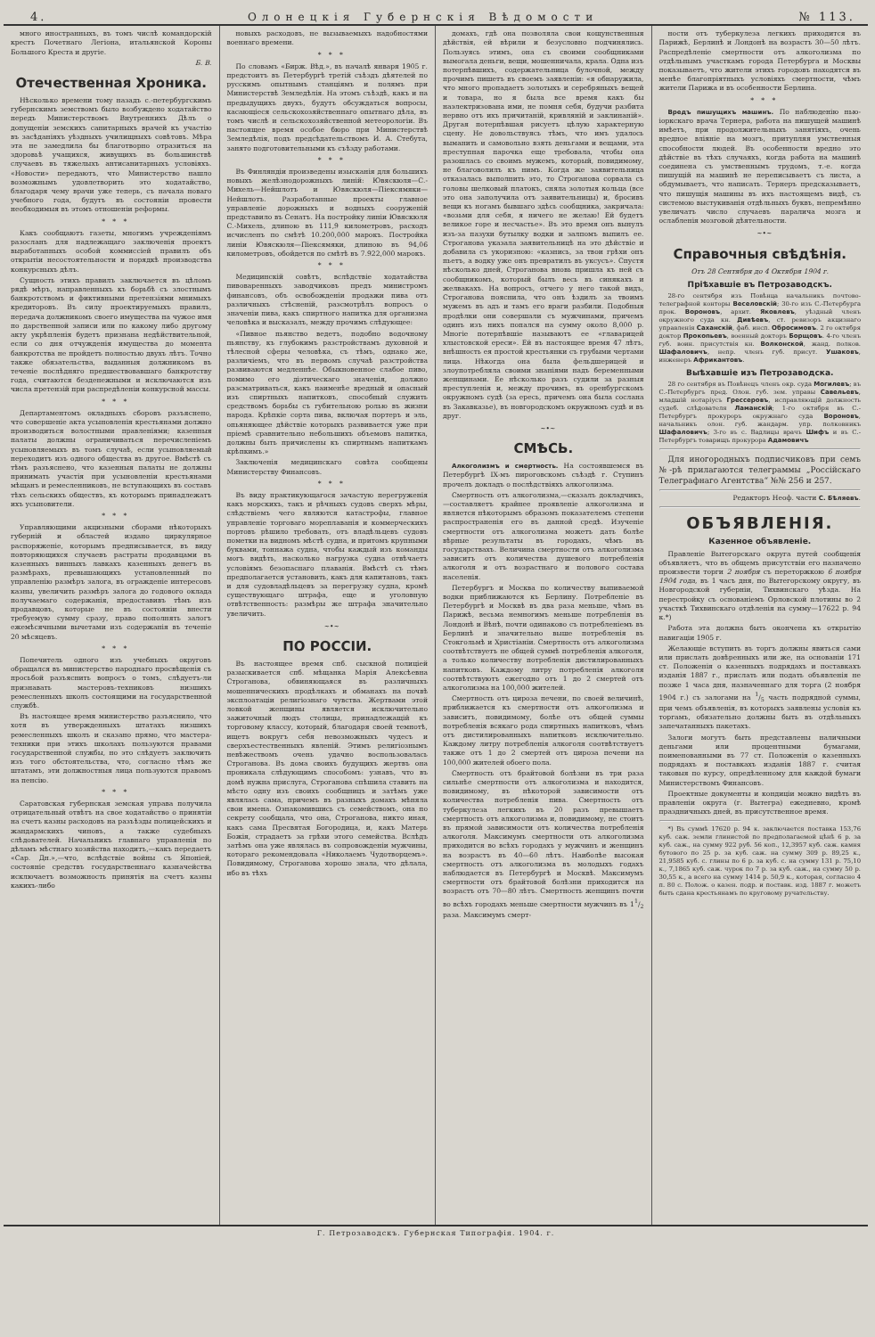4. Олонецкія Губернскія Вѣдомости № 113.
много иностранныхъ, въ томъ числѣ командорскій крестъ Почетнаго Легіона, итальянской Короны Большого Креста и другіе.
Б. В.
Отечественная Хроника.
Нѣсколько времени тому назадъ с.-петербургскимъ губернскимъ земствомъ было возбуждено ходатайство передъ Министерствомъ Внутреннихъ Дѣлъ о допущеніи земскихъ санитарныхъ врачей къ участію въ засѣданіяхъ уѣздныхъ училищныхъ совѣтовъ. Мѣра эта не замедлила бы благотворно отразиться на здоровьѣ учащихся, живущихъ въ большинствѣ случаевъ въ тяжелыхъ антисанитарныхъ условіяхъ. «Новости» передаютъ, что Министерство нашло возможнымъ удовлетворить это ходатайство, благодаря чему врачи уже теперь, съ начала новаго учебного года, будутъ въ состояніи провести необходимыя въ этомъ отношеніи реформы.
* * *
Какъ сообщаютъ газеты, многимъ учрежденіямъ разосланъ для надлежащаго заключенія проектъ выработанныхъ особой коммиссіей правилъ объ открытіи несостоятельности и порядкѣ производства конкурсныхъ дѣлъ.
Сущность этихъ правилъ заключается въ цѣломъ рядѣ мѣръ, направленныхъ къ борьбѣ съ злостнымъ банкротствомъ и фиктивными претензіями мнимыхъ кредиторовъ. Въ силу проектируемыхъ правилъ, передача должникомъ своего имущества на чужое имя по дарственной записи или по какому либо другому акту укрѣпленія будетъ признана недѣйствительной, если со дня отчужденія имущества до момента банкротства не пройдетъ полностью двухъ лѣтъ. Точно также обязательства, выданныя должникомъ въ теченіе послѣдняго предшествовавшаго банкротству года, считаются безденежными и исключаются изъ числа претензій при распредѣленіи конкурсной массы.
* * *
Департаментомъ окладныхъ сборовъ разъяснено, что совершеніе акта усыновленія крестьянами должно производиться волостными правленіями; казенныя палаты должны ограничиваться перечисленіемъ усыновляемыхъ въ томъ случаѣ, если усыновляемый переходитъ изъ одного общества въ другое. Вмѣстѣ съ тѣмъ разъяснено, что казенныя палаты не должны принимать участія при усыновленіи крестьянами мѣщанъ и ремесленниковъ, не вступающихъ въ составъ тѣхъ сельскихъ обществъ, къ которымъ принадлежатъ ихъ усыновители.
* * *
Управляющими акцизными сборами нѣкоторыхъ губерній и областей издано циркулярное распоряженіе, которымъ предписывается, въ виду повторяющихся случаевъ растраты продавцами въ казенныхъ винныхъ лавкахъ казенныхъ денегъ въ размѣрахъ, превышающихъ установленный по управленію размѣръ залога, въ огражденіе интересовъ казны, увеличить размѣръ залога до годового оклада получаемаго содержанія, предоставивъ тѣмъ изъ продавцовъ, которые не въ состояніи внести требуемую сумму сразу, право пополнять залогъ ежемѣсячными вычетами изъ содержанія въ теченіе 20 мѣсяцевъ.
* * *
Попечитель одного изъ учебныхъ округовъ обращался въ министерство народнаго просвѣщенія съ просьбой разъяснить вопросъ о томъ, слѣдуетъ-ли признавать мастеровъ-техниковъ низшихъ ремесленныхъ школъ состоящими на государственной службѣ.
Въ настоящее время министерство разъяснило, что хотя въ утвержденныхъ штатахъ низшихъ ремесленныхъ школъ и сказано прямо, что мастера-техники при этихъ школахъ пользуются правами государственной службы, но это слѣдуетъ заключить изъ того обстоятельства, что, согласно тѣмъ же штатамъ, эти должностныя лица пользуются правомъ на пенсію.
* * *
Саратовская губернская земская управа получила отрицательный отвѣтъ на свое ходатайство о принятіи на счетъ казны расходовъ на разъѣзды полицейскихъ и жандармскихъ чиновъ, а также судебныхъ слѣдователей. Начальникъ главнаго управленія по дѣламъ мѣстнаго хозяйства находитъ,—какъ передаетъ «Сар. Дн.»,—что, вслѣдствіе войны съ Японіей, состояніе средствъ государственнаго казначейства исключаетъ возможность принятія на счетъ казны какихъ-либо
новыхъ расходовъ, не вызываемыхъ надобностями военнаго времени.
* * *
По словамъ «Бирж. Вѣд.», въ началѣ января 1905 г. предстоитъ въ Петербургѣ третій съѣздъ дѣятелей по русскимъ опытнымъ станціямъ и полямъ при Министерствѣ Земледѣлія. На этомъ съѣздѣ, какъ и на предыдущихъ двухъ, будутъ обсуждаться вопросы, касающіеся сельскохозяйственнаго опытнаго дѣла, въ томъ числѣ и сельскохозяйственной метеорологіи. Въ настоящее время особое бюро при Министерствѣ Земледѣлія, подъ предсѣдательствомъ И. А. Стебута, занято подготовительными къ съѣзду работами.
* * *
Въ Финляндіи произведены изысканія для большихъ новыхъ желѣзнодорожныхъ линій: Ювяскюля—С.-Михель—Нейшлотъ и Ювяскюля—Пieксямяки—Нейшлотъ. Разработанные проекты главное управленіе дорожныхъ и водныхъ сооруженій представило въ Сенатъ. На постройку линіи Ювяскюля С.-Михель, длиною въ 111,9 километровъ, расходъ исчисленъ по смѣтѣ 10.200,000 марокъ. Постройка линіи Ювяскюля—Піексямяки, длиною въ 94,06 километровъ, обойдется по смѣтѣ въ 7.922,000 марокъ.
* * *
Медицинскій совѣтъ, вслѣдствіе ходатайства пивоваренныхъ заводчиковъ предъ министромъ финансовъ, объ освобожденіи продажи пива отъ различныхъ стѣсненій, разсмотрѣлъ вопросъ о значеніи пива, какъ спиртного напитка для организма человѣка и высказалъ, между прочимъ слѣдующее:
«Пивное пьянство ведетъ, подобно водочному пьянству, къ глубокимъ разстройствамъ духовной и тѣлесной сферы человѣка, съ тѣмъ, однако же, различіемъ, что въ первомъ случаѣ разстройства развиваются медленнѣе. Обыкновенное слабое пиво, помимо его діэтическаго значенія, должно разсматриваться, какъ наименѣе вредный и опасный изъ спиртныхъ напитковъ, способный служить средствомъ борьбы съ губительною ролью въ жизни народа. Крѣпкіе сорта пива, включая портеръ и эль, опьяняющее дѣйствіе которыхъ развивается уже при пріемѣ сравнительно небольшихъ объемовъ напитка, должны быть причислены къ спиртнымъ напиткамъ крѣпкимъ.»
Заключенія медицинскаго совѣта сообщены Министерству Финансовъ.
* * *
Въ виду практикующагося зачастую перегруженія какъ морскихъ, такъ и рѣчныхъ судовъ сверхъ мѣры, слѣдствіемъ чего являются катастрофы, главное управленіе торговаго мореплаванія и коммерческихъ портовъ рѣшило требовать, отъ владѣльцевъ судовъ пометки на видномъ мѣстѣ судна, и притомъ крупными буквами, тоннажа судна, чтобы каждый изъ команды могъ видѣть, насколько нагрузка судна отвѣчаетъ условіямъ безопаснаго плаванія. Вмѣстѣ съ тѣмъ предполагается установить, какъ для капитановъ, такъ и для судовладѣльцевъ за перегрузку судна, кромѣ существующаго штрафа, еще и уголовную отвѣтственность: размѣры же штрафа значительно увеличить.
~•~
ПО РОССІИ.
Въ настоящее время спб. сыскной полиціей разыскивается спб. мѣщанка Марія Алексѣевна Строганова, обвиняющаяся въ различныхъ мошенническихъ продѣлкахъ и обманахъ на почвѣ эксплоатаціи религіознаго чувства. Жертвами этой ловкой женщины является исключительно зажиточный людъ столицы, принадлежащій къ торговому классу, который, благодаря своей темнотѣ, ищетъ вокругъ себя невозможныхъ чудесъ и сверхъестественныхъ явленій. Этимъ религіознымъ невѣжествомъ очень удачно воспользовалась Строганова. Въ дома своихъ будущихъ жертвъ она проникала слѣдующимъ способомъ: узнавъ, что въ домѣ нужна прислуга, Строганова спѣшила ставить на мѣсто одну изъ своихъ сообщницъ и затѣмъ уже являлась сама, причемъ въ разныхъ домахъ мѣняла свои имена. Ознакомившись съ семействомъ, она по секрету сообщала, что она, Строганова, никто иная, какъ сама Пресвятая Богородица, и, какъ Матерь Божія, страдаетъ за грѣхи этого семейства. Вслѣдъ затѣмъ она уже являлась въ сопровожденіи мужчины, котораго рекомендовала «Николаемъ Чудотворцемъ». Повидимому, Строганова хорошо знала, что дѣлала, ибо въ тѣхъ
домахъ, гдѣ она позволяла свои кощунственныя дѣйствія, ей вѣрили и безусловно подчинялись. Пользуясь этимъ, она съ своими сообщниками вымогала деньги, вещи, мошенничала, крала. Одна изъ потерпѣвшихъ, содержательница булочной, между прочимъ пишетъ въ своемъ заявленіи: «я обнаружила, что много пропадаетъ золотыхъ и серебряныхъ вещей и товара, но я была все время какъ бы наэлектризована ими, не помня себя, будучи разбита нервно отъ ихъ причитаній, кривляній и заклинаній». Другая потерпѣвшая рисуетъ цѣлую характерную сцену. Не довольствуясь тѣмъ, что имъ удалось выманить и самовольно взять деньгами и вещами, эта преступная парочка еще требовала, чтобы она разошлась со своимъ мужемъ, который, повидимому, не благоволилъ къ нимъ. Когда же заявительница отказалась выполнить это, то Строганова сорвала съ головы шелковый платокъ, сняла золотыя кольца (все это она заполучила отъ заявительницы) и, бросивъ вещи къ ногамъ бывшаго здѣсь сообщника, закричала: «возьми для себя, я ничего не желаю! Ей будетъ великое горе и несчастье». Въ это время онъ вынулъ изъ-за пазухи бутылку водки и залпомъ выпилъ ее. Строганова указала заявительницѣ на это дѣйствіе и добавила съ укоризною: «казнись, за твои грѣхи онъ пьетъ, а водку уже онъ превратилъ въ уксусъ». Спустя нѣсколько дней, Строганова вновь пришла къ ней съ сообщникомъ, который былъ весь въ синякахъ и желвакахъ. На вопросъ, отчего у него такой видъ, Строганова пояснила, что онъ ѣздилъ за твоимъ мужемъ въ адъ и тамъ его враги разбили. Подобныя продѣлки они совершали съ мужчинами, причемъ одинъ изъ нихъ попался на сумму около 8,000 р. Многіе потерпѣвшіе называютъ ее «главарицей хлыстовской ереси». Ей въ настоящее время 47 лѣтъ, внѣшность ея простой крестьянки съ грубыми чертами лица. Нѣкогда она была фельдшерицей и злоупотребляла своими знаніями надъ беременными женщинами. Ее нѣсколько разъ судили за разныя преступленія и, между прочимъ, въ оренбургскомъ окружномъ судѣ (за ересь, причемъ она была сослана въ Закавказье), въ новгородскомъ окружномъ судѣ и въ друг.
~•~
СМѢСЬ.
Алкоголизмъ и смертность. На состоявшемся въ Петербургѣ IX-мъ пироговскомъ съѣздѣ г. Ступинъ прочелъ докладъ о послѣдствіяхъ алкоголизма.
Смертность отъ алкоголизма,—сказалъ докладчикъ,—составляетъ крайнее проявленіе алкоголизма и является нѣкоторымъ образомъ показателемъ степени распространенія его въ данной средѣ. Изученіе смертности отъ алкоголизма можетъ дать болѣе вѣрные результаты въ городахъ, чѣмъ въ государствахъ. Величина смертности отъ алкоголизма зависитъ отъ количества душевого потребленія алкоголя и отъ возрастнаго и полового состава населенія.
Петербургъ и Москва по количеству выпиваемой водки приближаются къ Берлину. Потребленіе въ Петербургѣ и Москвѣ въ два раза меньше, чѣмъ въ Парижѣ, весьма немногимъ меньше потребленія въ Лондонѣ и Вѣнѣ, почти одинаково съ потребленіемъ въ Берлинѣ и значительно выше потребленія въ Стокгольмѣ и Христіаніи. Смертность отъ алкоголизма соотвѣтствуетъ не общей суммѣ потребленія алкоголя, а только количеству потребленія дистилированныхъ напитковъ. Каждому литру потребленія алкоголя соотвѣтствуютъ ежегодно отъ 1 до 2 смертей отъ алкоголизма на 100,000 жителей.
Смертность отъ цироза печени, по своей величинѣ, приближается къ смертности отъ алкоголизма и зависитъ, повидимому, болѣе отъ общей суммы потребленія всякаго рода спиртныхъ напитковъ, чѣмъ отъ дистилированныхъ напитковъ исключительно. Каждому литру потребленія алкоголя соотвѣтствуетъ также отъ 1 до 2 смертей отъ цироза печени на 100,000 жителей обоего пола.
Смертность отъ брайтовой болѣзни въ три раза сильнѣе смертности отъ алкоголизма и находится, повидимому, въ нѣкоторой зависимости отъ количества потребленія пива. Смертность отъ туберкулеза легкихъ въ 20 разъ превышаетъ смертность отъ алкоголизма и, повидимому, не стоитъ въ прямой зависимости отъ количества потребленія алкоголя. Максимумъ смертности отъ алкоголизма приходится во всѣхъ городахъ у мужчинъ и женщинъ на возрастъ въ 40—60 лѣтъ. Наиболѣе высокая смертность отъ алкоголизма въ молодыхъ годахъ наблюдается въ Петербургѣ и Москвѣ. Максимумъ смертности отъ брайтовой болѣзни приходится на возрастъ отъ 70—80 лѣтъ. Смертность женщинъ почти во всѣхъ городахъ меньше смертности мужчинъ въ 11/2 раза. Максимумъ смерт-
ности отъ туберкулеза легкихъ приходится въ Парижѣ, Берлинѣ и Лондонѣ на возрастъ 30—50 лѣтъ. Распредѣленіе смертности отъ алкоголизма по отдѣльнымъ участкамъ города Петербурга и Москвы показываетъ, что жители этихъ городовъ находятся въ менѣе благопріятныхъ условіяхъ смертности, чѣмъ жители Парижа и въ особенности Берлина.
* * *
Вредъ пишущихъ машинъ. По наблюденію нью-іоркскаго врача Тернера, работа на пишущей машинѣ имѣетъ, при продолжительныхъ занятіяхъ, очень вредное вліяніе на мозгъ, притупляя умственныя способности людей. Въ особенности вредно это дѣйствіе въ тѣхъ случаяхъ, когда работа на машинѣ соединена съ умственнымъ трудомъ, т.-е. когда пишущій на машинѣ не переписываетъ съ листа, а обдумываетъ, что написать. Тернеръ предсказываетъ, что пишущія машины въ ихъ настоящемъ видѣ, съ системою выстукиванія отдѣльныхъ буквъ, непремѣнно увеличатъ число случаевъ паралича мозга и ослабленія мозговой дѣятельности.
~•~
Справочныя свѣдѣнія.
Отъ 28 Сентября до 4 Октября 1904 г.
Пріѣхавшіе въ Петрозаводскъ.
28-го сентября изъ Повѣнца начальникъ почтово-телеграфной конторы Веселовскій; 30-го изъ С.-Петербурга прок. Вороновъ, архит. Яковлевъ, уѣздный членъ окружного суда кн. Дивѣевъ, ст. ревизоръ акцизнаго управленія Саханскій, фаб. инсп. Обросимовъ. 2 го октября доктор Прокопьевъ, военный докторъ Борщовъ. 4-го членъ губ. воин. присутствія кн. Волконской, жанд. полков. Шафаловичъ, непр. членъ губ. присут. Ушаковъ, инженеръ Африкантовъ.
Выѣхавшіе изъ Петрозаводска.
28 го сентября въ Повѣнецъ членъ окр. суда Могилевъ; въ С.-Петербургъ пред. Олон. губ. зем. управы Савельевъ, младшій нотаріусъ Грессеровъ, исправляющій должность судеб. слѣдователя Ламанскій; 1-го октября въ С.-Петербургъ прокуроръ окружнаго суда Вороновъ, начальникъ олон. губ. жандарм. упр. полковникъ Шафаловичъ; 3-го въ с. Вадлицы врачъ Шифъ и въ С.-Петербургъ товарищъ прокурора Адамовичъ
Для иногородныхъ подписчиковъ при семъ №-рѣ прилагаются телеграммы „Россійскаго Телеграфнаго Агентства“ №№ 256 и 257.
Редакторъ Неоф. части С. Бѣляевъ.
ОБЪЯВЛЕНІЯ.
Казенное объявленіе.
Правленіе Вытегорскаго округа путей сообщенія объявляетъ, что въ общемъ присутствіи его назначено произвести торги 2 ноября съ переторжкою 6 ноября 1904 года, въ 1 часъ дня, по Вытегорскому округу, въ Новгородской губерніи, Тихвинскаго уѣзда. На перестройку съ основаніемъ Орловской плотины во 2 участкѣ Тихвинскаго отдѣленія на сумму—17622 р. 94 к.*)
Работа эта должна быть окончена къ открытію навигаціи 1905 г.
Желающіе вступить въ торгъ должны явиться сами или прислать довѣренныхъ или же, на основаніи 171 ст. Положенія о казенныхъ подрядахъ и поставкахъ изданія 1887 г., прислать или подать объявленія не позже 1 часа дня, назначеннаго для торга (2 ноября 1904 г.) съ залогами на 1/5 часть подрядной суммы, при чемъ объявленія, въ которыхъ заявлены условія къ торгамъ, обязательно должны быть въ отдѣльныхъ запечатанныхъ пакетахъ.
Залоги могутъ быть представлены наличными деньгами или процентными бумагами, поименованными въ 77 ст. Положенія о казенныхъ подрядахъ и поставкахъ изданія 1887 г. считая таковыя по курсу, опредѣленному для каждой бумаги Министерствомъ Финансовъ.
Проектные документы и кондиціи можно видѣть въ правленіи округа (г. Вытегра) ежедневно, кромѣ праздничныхъ дней, въ присутственное время.
*) Въ суммѣ 17620 р. 94 к. заключается поставка 153,76 куб. саж. земли глинистой по предполагаемой цѣнѣ 6 р. за куб. саж., на сумму 922 руб. 56 коп., 12,3957 куб. саж. камня бутового по 25 р. за куб. саж. на сумму 309 р. 89,25 к., 21,9585 куб. с. глины по 6 р. за куб. с. на сумму 131 р. 75,10 к., 7,1865 куб. саж. чурок по 7 р. за куб. саж., на сумму 50 р. 30,55 к., а всего на сумму 1414 р. 50,9 к., которая, согласно 4 п. 80 с. Полож. о казен. подр. и поставк. изд. 1887 г. можетъ быть сдана крестьянамъ по круговому ручательству.
Г. Петрозаводскъ. Губернская Типографія. 1904. г.